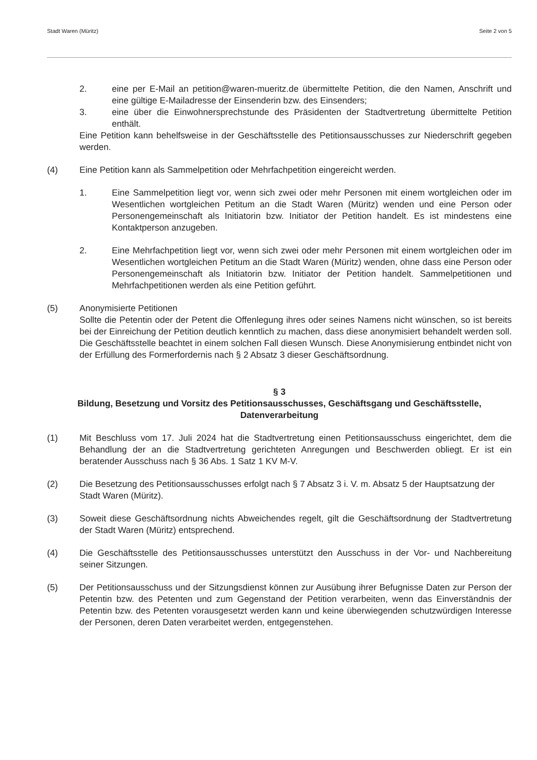Stadt Waren (Müritz) Seite 2 von 5
2. eine per E-Mail an petition@waren-mueritz.de übermittelte Petition, die den Namen, Anschrift und eine gültige E-Mailadresse der Einsenderin bzw. des Einsenders;
3. eine über die Einwohnersprechstunde des Präsidenten der Stadtvertretung übermittelte Petition enthält.
Eine Petition kann behelfsweise in der Geschäftsstelle des Petitionsausschusses zur Niederschrift gegeben werden.
(4) Eine Petition kann als Sammelpetition oder Mehrfachpetition eingereicht werden.
1. Eine Sammelpetition liegt vor, wenn sich zwei oder mehr Personen mit einem wortgleichen oder im Wesentlichen wortgleichen Petitum an die Stadt Waren (Müritz) wenden und eine Person oder Personengemeinschaft als Initiatorin bzw. Initiator der Petition handelt. Es ist mindestens eine Kontaktperson anzugeben.
2. Eine Mehrfachpetition liegt vor, wenn sich zwei oder mehr Personen mit einem wortgleichen oder im Wesentlichen wortgleichen Petitum an die Stadt Waren (Müritz) wenden, ohne dass eine Person oder Personengemeinschaft als Initiatorin bzw. Initiator der Petition handelt. Sammelpetitionen und Mehrfachpetitionen werden als eine Petition geführt.
(5) Anonymisierte Petitionen
Sollte die Petentin oder der Petent die Offenlegung ihres oder seines Namens nicht wünschen, so ist bereits bei der Einreichung der Petition deutlich kenntlich zu machen, dass diese anonymisiert behandelt werden soll. Die Geschäftsstelle beachtet in einem solchen Fall diesen Wunsch. Diese Anonymisierung entbindet nicht von der Erfüllung des Formerfordernis nach § 2 Absatz 3 dieser Geschäftsordnung.
§ 3
Bildung, Besetzung und Vorsitz des Petitionsausschusses, Geschäftsgang und Geschäftsstelle, Datenverarbeitung
(1) Mit Beschluss vom 17. Juli 2024 hat die Stadtvertretung einen Petitionsausschuss eingerichtet, dem die Behandlung der an die Stadtvertretung gerichteten Anregungen und Beschwerden obliegt. Er ist ein beratender Ausschuss nach § 36 Abs. 1 Satz 1 KV M-V.
(2) Die Besetzung des Petitionsausschusses erfolgt nach § 7 Absatz 3 i. V. m. Absatz 5 der Hauptsatzung der Stadt Waren (Müritz).
(3) Soweit diese Geschäftsordnung nichts Abweichendes regelt, gilt die Geschäftsordnung der Stadtvertretung der Stadt Waren (Müritz) entsprechend.
(4) Die Geschäftsstelle des Petitionsausschusses unterstützt den Ausschuss in der Vor- und Nachbereitung seiner Sitzungen.
(5) Der Petitionsausschuss und der Sitzungsdienst können zur Ausübung ihrer Befugnisse Daten zur Person der Petentin bzw. des Petenten und zum Gegenstand der Petition verarbeiten, wenn das Einverständnis der Petentin bzw. des Petenten vorausgesetzt werden kann und keine überwiegenden schutzwürdigen Interesse der Personen, deren Daten verarbeitet werden, entgegenstehen.